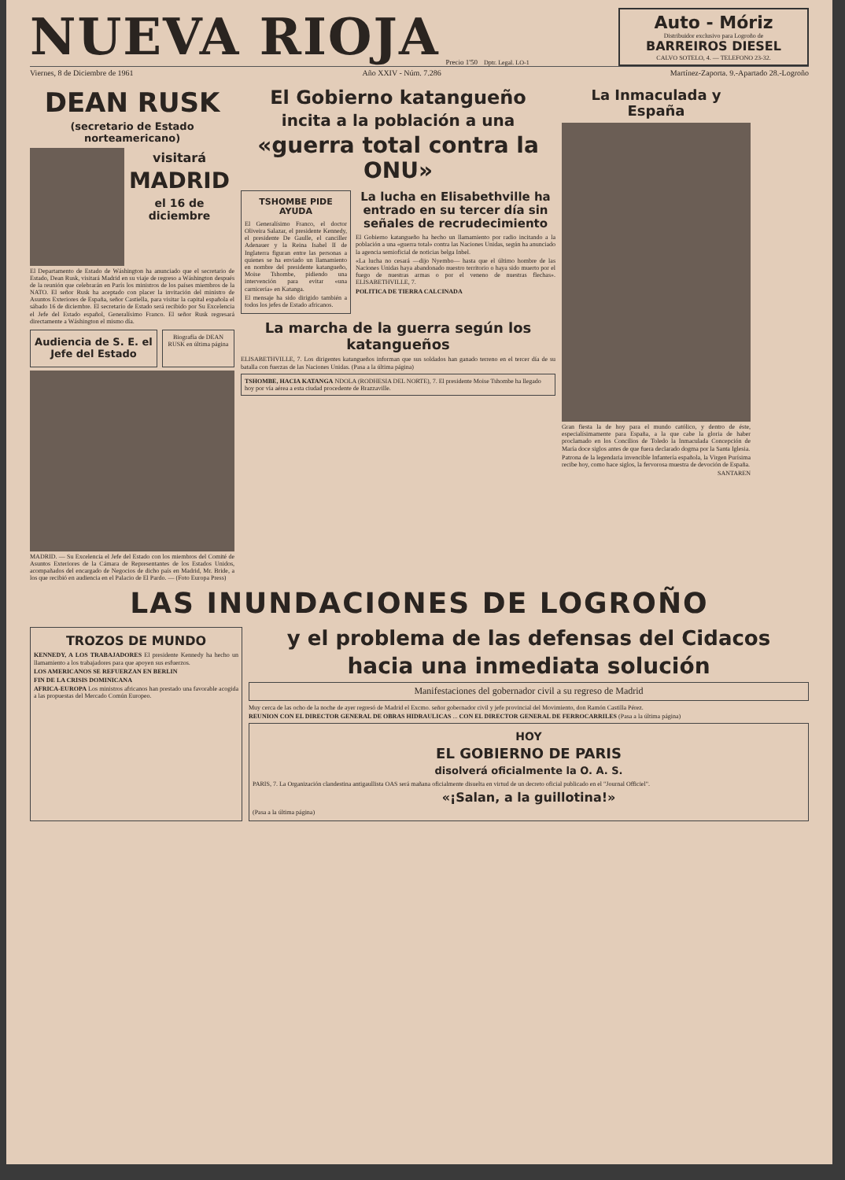NUEVA RIOJA
Precio 1'50 Dptr. Legal. LO-1
Auto - Móriz
Distribuidor exclusivo para Logroño de
BARREIROS DIESEL
CALVO SOTELO, 4. — TELEFONO 23-32.
Viernes, 8 de Diciembre de 1961 Año XXIV - Núm. 7.286 Martínez-Zaporta. 9.-Apartado 28.-Logroño
DEAN RUSK
(secretario de Estado norteamericano)
visitará
MADRID
el 16 de diciembre
El Departamento de Estado de Wáshington ha anunciado que el secretario de Estado, Dean Rusk, visitará Madrid en su viaje de regreso a Wáshington después de la reunión que celebrarán en París los ministros de los países miembros de la NATO. El señor Rusk ha aceptado con placer la invitación del ministro de Asuntos Exteriores de España, señor Castiella, para visitar la capital española el sábado 16 de diciembre. El secretario de Estado será recibido por Su Excelencia el Jefe del Estado español, Generalísimo Franco. El señor Rusk regresará directamente a Wáshington el mismo día.
Audiencia de S. E. el Jefe del Estado
Biografía de DEAN RUSK en última página
MADRID. — Su Excelencia el Jefe del Estado con los miembros del Comité de Asuntos Exteriores de la Cámara de Representantes de los Estados Unidos, acompañados del encargado de Negocios de dicho país en Madrid, Mr. Bride, a los que recibió en audiencia en el Palacio de El Pardo. — (Foto Europa Press)
El Gobierno katangueño
incita a la población a una
«guerra total contra la ONU»
TSHOMBE PIDE AYUDA
El Generalísimo Franco, el doctor Oliveira Salazar, el presidente Kennedy, el presidente De Gaulle, el canciller Adenauer y la Reina Isabel II de Inglaterra figuran entre las personas a quienes se ha enviado un llamamiento en nombre del presidente katangueño, Moise Tshombe, pidiendo una intervención para evitar «una carnicería» en Katanga.
El mensaje ha sido dirigido también a todos los jefes de Estado africanos.
La lucha en Elisabethville ha entrado en su tercer día sin señales de recrudecimiento
El Gobierno katangueño ha hecho un llamamiento por radio incitando a la población a una «guerra total» contra las Naciones Unidas, según ha anunciado la agencia semioficial de noticias belga Inbel.
«La lucha no cesará —dijo Nyembo— hasta que el último hombre de las Naciones Unidas haya abandonado nuestro territorio o haya sido muerto por el fuego de nuestras armas o por el veneno de nuestras flechas». ELISABETHVILLE, 7.
POLITICA DE TIERRA CALCINADA
La marcha de la guerra según los katangueños
ELISABETHVILLE, 7. Los dirigentes katangueños informan que sus soldados han ganado terreno en el tercer día de su batalla con fuerzas de las Naciones Unidas. (Pasa a la última página)
TSHOMBE, HACIA KATANGA NDOLA (RODHESIA DEL NORTE), 7. El presidente Moise Tshombe ha llegado hoy por vía aérea a esta ciudad procedente de Brazzaville.
La Inmaculada y España
Gran fiesta la de hoy para el mundo católico, y dentro de éste, especialísimamente para España, a la que cabe la gloria de haber proclamado en los Concilios de Toledo la Inmaculada Concepción de María doce siglos antes de que fuera declarado dogma por la Santa Iglesia.
Patrona de la legendaria invencible Infantería española, la Virgen Purísima recibe hoy, como hace siglos, la fervorosa muestra de devoción de España.
SANTAREN
LAS INUNDACIONES DE LOGROÑO
TROZOS DE MUNDO
KENNEDY, A LOS TRABAJADORES El presidente Kennedy ha hecho un llamamiento a los trabajadores para que apoyen sus esfuerzos.
LOS AMERICANOS SE REFUERZAN EN BERLIN
FIN DE LA CRISIS DOMINICANA
AFRICA-EUROPA Los ministros africanos han prestado una favorable acogida a las propuestas del Mercado Común Europeo.
y el problema de las defensas del Cidacos
hacia una inmediata solución
Manifestaciones del gobernador civil a su regreso de Madrid
Muy cerca de las ocho de la noche de ayer regresó de Madrid el Excmo. señor gobernador civil y jefe provincial del Movimiento, don Ramón Castilla Pérez.
REUNION CON EL DIRECTOR GENERAL DE OBRAS HIDRAULICAS ... CON EL DIRECTOR GENERAL DE FERROCARRILES (Pasa a la última página)
HOY
EL GOBIERNO DE PARIS
disolverá oficialmente la O. A. S.
PARIS, 7. La Organización clandestina antigaullista OAS será mañana oficialmente disuelta en virtud de un decreto oficial publicado en el "Journal Officiel".
«¡Salan, a la guillotina!»
(Pasa a la última página)